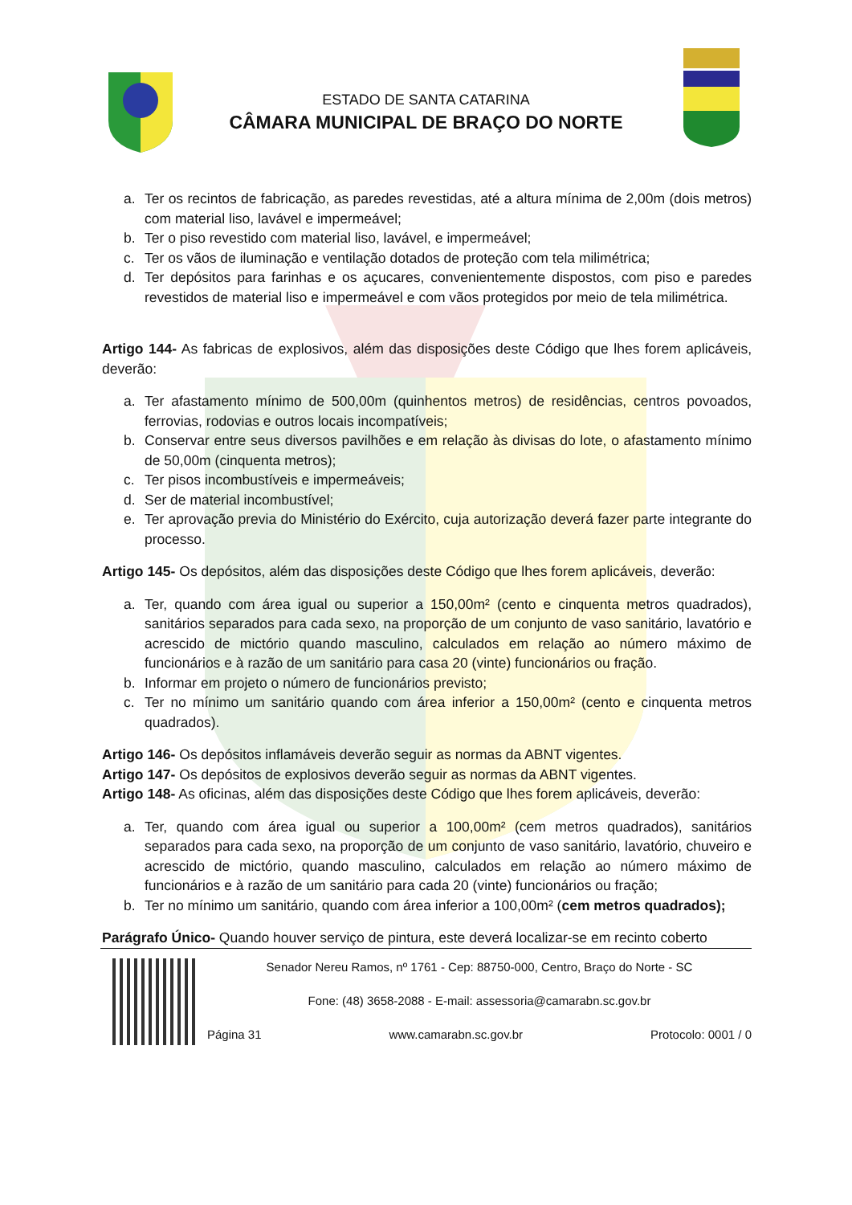ESTADO DE SANTA CATARINA
CÂMARA MUNICIPAL DE BRAÇO DO NORTE
a. Ter os recintos de fabricação, as paredes revestidas, até a altura mínima de 2,00m (dois metros) com material liso, lavável e impermeável;
b. Ter o piso revestido com material liso, lavável, e impermeável;
c. Ter os vãos de iluminação e ventilação dotados de proteção com tela milimétrica;
d. Ter depósitos para farinhas e os açucares, convenientemente dispostos, com piso e paredes revestidos de material liso e impermeável e com vãos protegidos por meio de tela milimétrica.
Artigo 144- As fabricas de explosivos, além das disposições deste Código que lhes forem aplicáveis, deverão:
a. Ter afastamento mínimo de 500,00m (quinhentos metros) de residências, centros povoados, ferrovias, rodovias e outros locais incompatíveis;
b. Conservar entre seus diversos pavilhões e em relação às divisas do lote, o afastamento mínimo de 50,00m (cinquenta metros);
c. Ter pisos incombustíveis e impermeáveis;
d. Ser de material incombustível;
e. Ter aprovação previa do Ministério do Exército, cuja autorização deverá fazer parte integrante do processo.
Artigo 145- Os depósitos, além das disposições deste Código que lhes forem aplicáveis, deverão:
a. Ter, quando com área igual ou superior a 150,00m² (cento e cinquenta metros quadrados), sanitários separados para cada sexo, na proporção de um conjunto de vaso sanitário, lavatório e acrescido de mictório quando masculino, calculados em relação ao número máximo de funcionários e à razão de um sanitário para casa 20 (vinte) funcionários ou fração.
b. Informar em projeto o número de funcionários previsto;
c. Ter no mínimo um sanitário quando com área inferior a 150,00m² (cento e cinquenta metros quadrados).
Artigo 146- Os depósitos inflamáveis deverão seguir as normas da ABNT vigentes.
Artigo 147- Os depósitos de explosivos deverão seguir as normas da ABNT vigentes.
Artigo 148- As oficinas, além das disposições deste Código que lhes forem aplicáveis, deverão:
a. Ter, quando com área igual ou superior a 100,00m² (cem metros quadrados), sanitários separados para cada sexo, na proporção de um conjunto de vaso sanitário, lavatório, chuveiro e acrescido de mictório, quando masculino, calculados em relação ao número máximo de funcionários e à razão de um sanitário para cada 20 (vinte) funcionários ou fração;
b. Ter no mínimo um sanitário, quando com área inferior a 100,00m² (cem metros quadrados);
Parágrafo Único- Quando houver serviço de pintura, este deverá localizar-se em recinto coberto
Senador Nereu Ramos, nº 1761 - Cep: 88750-000, Centro, Braço do Norte - SC
Fone: (48) 3658-2088 - E-mail: assessoria@camarabn.sc.gov.br
Página 31 www.camarabn.sc.gov.br Protocolo: 0001 / 0